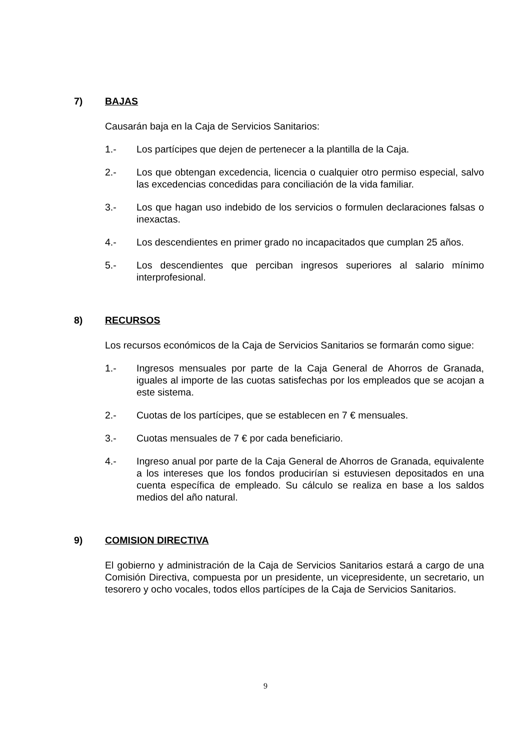7) BAJAS
Causarán baja en la Caja de Servicios Sanitarios:
1.- Los partícipes que dejen de pertenecer a la plantilla de la Caja.
2.- Los que obtengan excedencia, licencia o cualquier otro permiso especial, salvo las excedencias concedidas para conciliación de la vida familiar.
3.- Los que hagan uso indebido de los servicios o formulen declaraciones falsas o inexactas.
4.- Los descendientes en primer grado no incapacitados que cumplan 25 años.
5.- Los descendientes que perciban ingresos superiores al salario mínimo interprofesional.
8) RECURSOS
Los recursos económicos de la Caja de Servicios Sanitarios se formarán como sigue:
1.- Ingresos mensuales por parte de la Caja General de Ahorros de Granada, iguales al importe de las cuotas satisfechas por los empleados que se acojan a este sistema.
2.- Cuotas de los partícipes, que se establecen en 7 € mensuales.
3.- Cuotas mensuales de 7 € por cada beneficiario.
4.- Ingreso anual por parte de la Caja General de Ahorros de Granada, equivalente a los intereses que los fondos producirían si estuviesen depositados en una cuenta específica de empleado. Su cálculo se realiza en base a los saldos medios del año natural.
9) COMISION DIRECTIVA
El gobierno y administración de la Caja de Servicios Sanitarios estará a cargo de una Comisión Directiva, compuesta por un presidente, un vicepresidente, un secretario, un tesorero y ocho vocales, todos ellos partícipes de la Caja de Servicios Sanitarios.
9